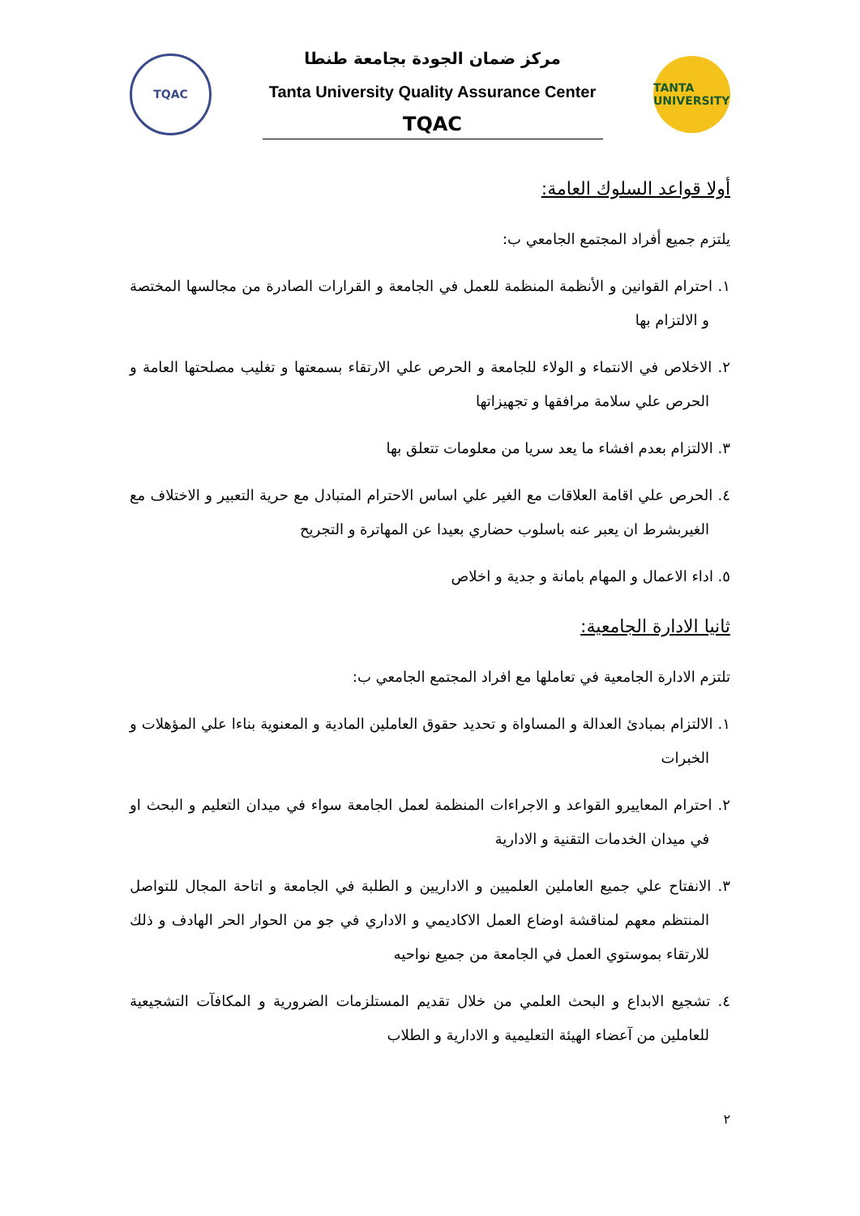TQAC
مركز ضمان الجودة بجامعة طنطا
Tanta University Quality Assurance Center
TQAC
TANTA UNIVERSITY
أولا قواعد السلوك العامة:
يلتزم جميع أفراد المجتمع الجامعي ب:
١. احترام القوانين و الأنظمة المنظمة للعمل في الجامعة و القرارات الصادرة من مجالسها المختصة و الالتزام بها
٢. الاخلاص في الانتماء و الولاء للجامعة و الحرص علي الارتقاء بسمعتها و تغليب مصلحتها العامة و الحرص علي سلامة مرافقها و تجهيزاتها
٣. الالتزام بعدم افشاء ما يعد سريا من معلومات تتعلق بها
٤. الحرص علي اقامة العلاقات مع الغير علي اساس الاحترام المتبادل مع حرية التعبير و الاختلاف مع الغيربشرط ان يعبر عنه باسلوب حضاري بعيدا عن المهاترة و التجريح
٥. اداء الاعمال و المهام بامانة و جدية و اخلاص
ثانيا الادارة الجامعية:
تلتزم الادارة الجامعية في تعاملها مع افراد المجتمع الجامعي ب:
١. الالتزام بمبادئ العدالة و المساواة و تحديد حقوق العاملين المادية و المعنوية بناءا علي المؤهلات و الخبرات
٢. احترام المعاييرو القواعد و الاجراءات المنظمة لعمل الجامعة سواء في ميدان التعليم و البحث او في ميدان الخدمات التقنية و الادارية
٣. الانفتاح علي جميع العاملين العلميين و الاداريين و الطلبة في الجامعة و اتاحة المجال للتواصل المنتظم معهم لمناقشة اوضاع العمل الاكاديمي و الاداري في جو من الحوار الحر الهادف و ذلك للارتقاء بموستوي العمل في الجامعة من جميع نواحيه
٤. تشجيع الابداع و البحث العلمي من خلال تقديم المستلزمات الضرورية و المكافآت التشجيعية للعاملين من آعضاء الهيئة التعليمية و الادارية و الطلاب
٢